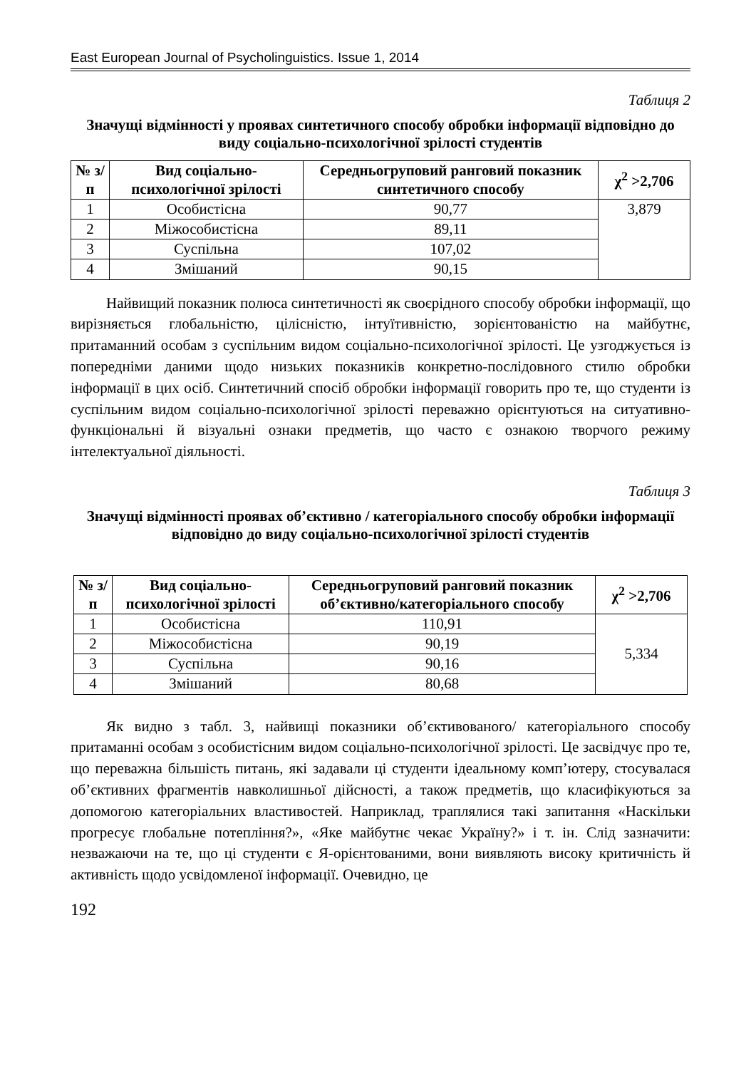East European Journal of Psycholinguistics. Issue 1, 2014
Таблиця 2
Значущі відмінності у проявах синтетичного способу обробки інформації відповідно до виду соціально-психологічної зрілості студентів
| № з/п | Вид соціально-психологічної зрілості | Середньогруповий ранговий показник синтетичного способу | χ<sup>2</sup> >2,706 |
| --- | --- | --- | --- |
| 1 | Особистісна | 90,77 | 3,879 |
| 2 | Міжособистісна | 89,11 | |
| 3 | Суспільна | 107,02 | |
| 4 | Змішаний | 90,15 | |
Найвищий показник полюса синтетичності як своєрідного способу обробки інформації, що вирізняється глобальністю, цілісністю, інтуїтивністю, зорієнтованістю на майбутнє, притаманний особам з суспільним видом соціально-психологічної зрілості. Це узгоджується із попередніми даними щодо низьких показників конкретно-послідовного стилю обробки інформації в цих осіб. Синтетичний спосіб обробки інформації говорить про те, що студенти із суспільним видом соціально-психологічної зрілості переважно орієнтуються на ситуативно-функціональні й візуальні ознаки предметів, що часто є ознакою творчого режиму інтелектуальної діяльності.
Таблиця 3
Значущі відмінності проявах об’єктивно / категоріального способу обробки інформації відповідно до виду соціально-психологічної зрілості студентів
| № з/п | Вид соціально-психологічної зрілості | Середньогруповий ранговий показник об’єктивно/категоріального способу | χ<sup>2</sup> >2,706 |
| --- | --- | --- | --- |
| 1 | Особистісна | 110,91 | 5,334 |
| 2 | Міжособистісна | 90,19 | |
| 3 | Суспільна | 90,16 | |
| 4 | Змішаний | 80,68 | |
Як видно з табл. 3, найвищі показники об’єктивованого/ категоріального способу притаманні особам з особистісним видом соціально-психологічної зрілості. Це засвідчує про те, що переважна більшість питань, які задавали ці студенти ідеальному комп’ютеру, стосувалася об’єктивних фрагментів навколишньої дійсності, а також предметів, що класифікуються за допомогою категоріальних властивостей. Наприклад, траплялися такі запитання «Наскільки прогресує глобальне потепління?», «Яке майбутнє чекає Україну?» і т. ін. Слід зазначити: незважаючи на те, що ці студенти є Я-орієнтованими, вони виявляють високу критичність й активність щодо усвідомленої інформації. Очевидно, це
192